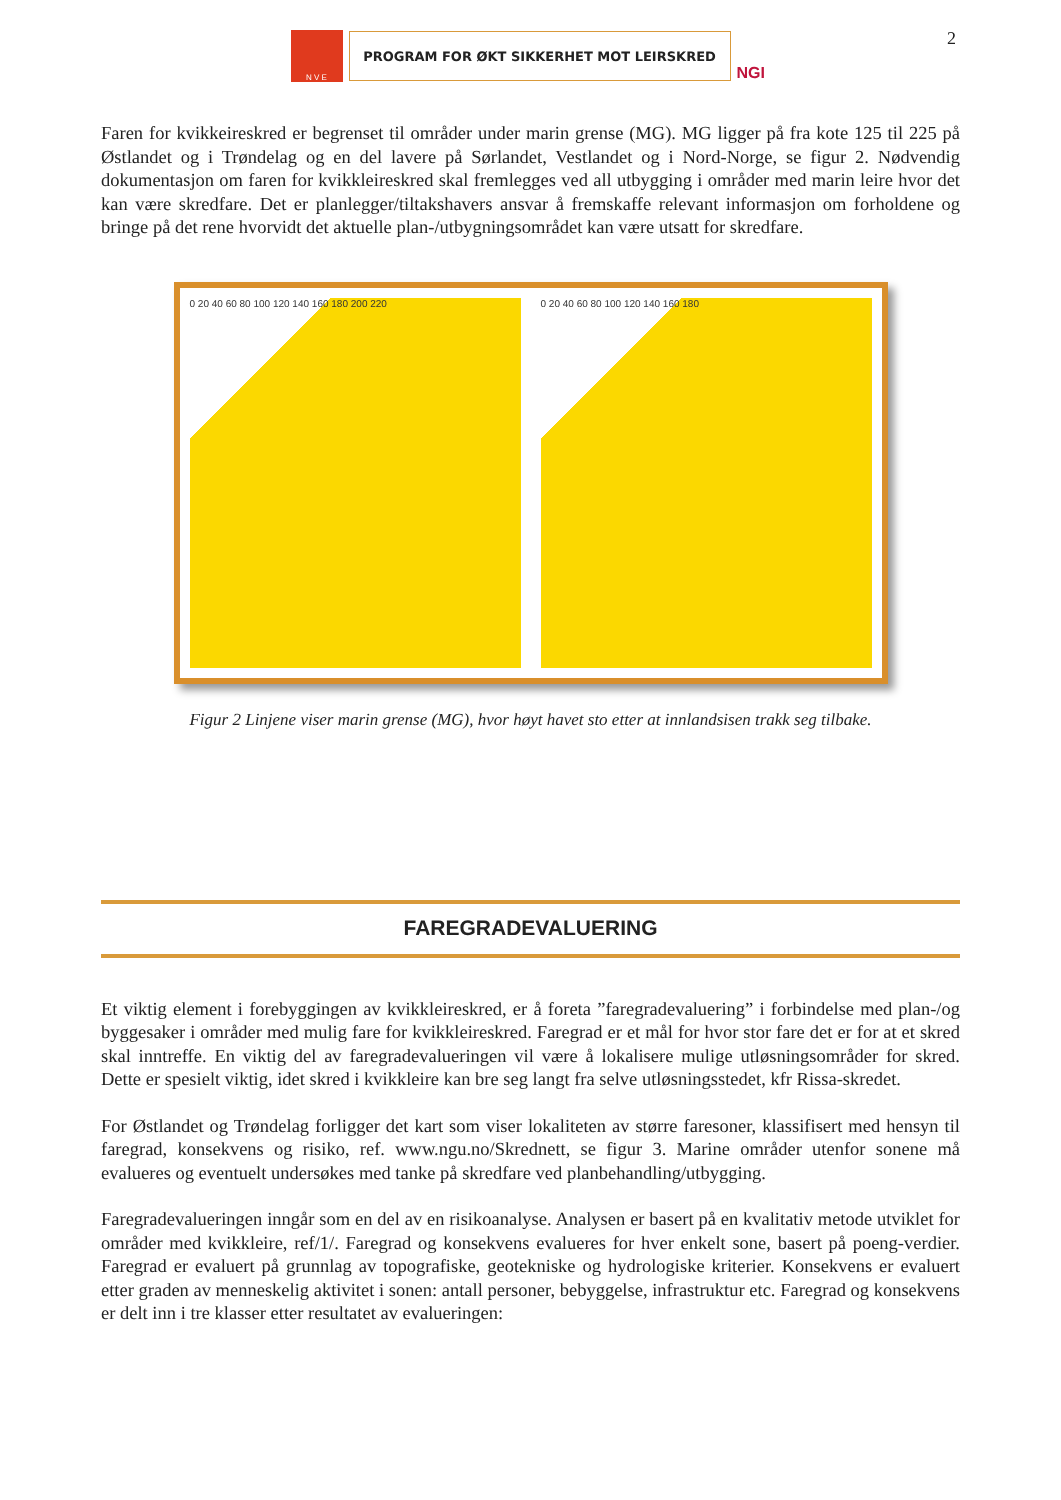N V E
PROGRAM FOR ØKT SIKKERHET MOT LEIRSKRED
NGI
2
Faren for kvikkeireskred er begrenset til områder under marin grense (MG). MG ligger på fra kote 125 til 225 på Østlandet og i Trøndelag og en del lavere på Sørlandet, Vestlandet og i Nord-Norge, se figur 2. Nødvendig dokumentasjon om faren for kvikkleireskred skal fremlegges ved all utbygging i områder med marin leire hvor det kan være skredfare. Det er planlegger/tiltakshavers ansvar å fremskaffe relevant informasjon om forholdene og bringe på det rene hvorvidt det aktuelle plan-/utbygningsområdet kan være utsatt for skredfare.
0 20 40 60 80 100 120 140 160 180 200 220
0 20 40 60 80 100 120 140 160 180
Figur 2 Linjene viser marin grense (MG), hvor høyt havet sto etter at innlandsisen trakk seg tilbake.
FAREGRADEVALUERING
Et viktig element i forebyggingen av kvikkleireskred, er å foreta ”faregradevaluering” i forbindelse med plan-/og byggesaker i områder med mulig fare for kvikkleireskred. Faregrad er et mål for hvor stor fare det er for at et skred skal inntreffe. En viktig del av faregradevalueringen vil være å lokalisere mulige utløsningsområder for skred. Dette er spesielt viktig, idet skred i kvikkleire kan bre seg langt fra selve utløsningsstedet, kfr Rissa-skredet.
For Østlandet og Trøndelag forligger det kart som viser lokaliteten av større faresoner, klassifisert med hensyn til faregrad, konsekvens og risiko, ref. www.ngu.no/Skrednett, se figur 3. Marine områder utenfor sonene må evalueres og eventuelt undersøkes med tanke på skredfare ved planbehandling/utbygging.
Faregradevalueringen inngår som en del av en risikoanalyse. Analysen er basert på en kvalitativ metode utviklet for områder med kvikkleire, ref/1/. Faregrad og konsekvens evalueres for hver enkelt sone, basert på poeng-verdier. Faregrad er evaluert på grunnlag av topografiske, geotekniske og hydrologiske kriterier. Konsekvens er evaluert etter graden av menneskelig aktivitet i sonen: antall personer, bebyggelse, infrastruktur etc. Faregrad og konsekvens er delt inn i tre klasser etter resultatet av evalueringen: